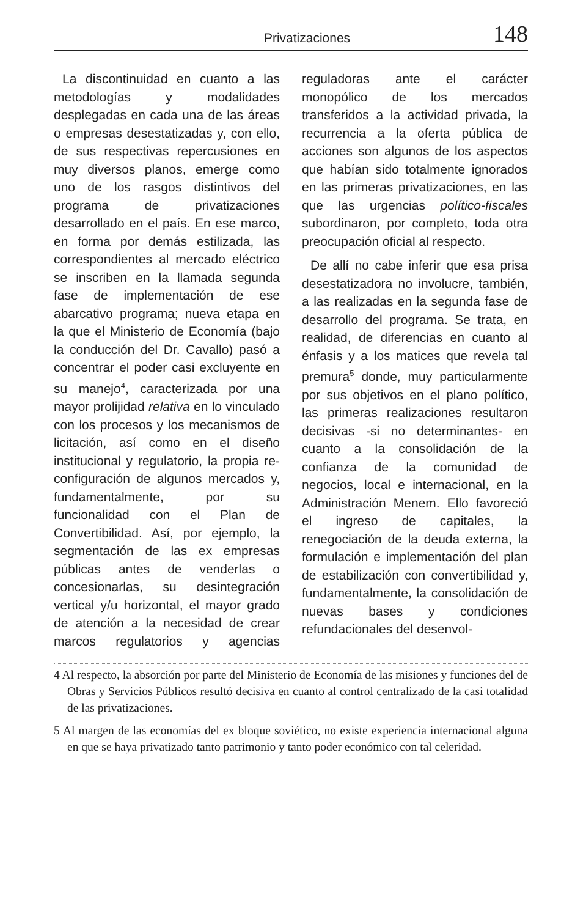Privatizaciones 148
La discontinuidad en cuanto a las metodologías y modalidades desplegadas en cada una de las áreas o empresas desestatizadas y, con ello, de sus respectivas repercusiones en muy diversos planos, emerge como uno de los rasgos distintivos del programa de privatizaciones desarrollado en el país. En ese marco, en forma por demás estilizada, las correspondientes al mercado eléctrico se inscriben en la llamada segunda fase de implementación de ese abarcativo programa; nueva etapa en la que el Ministerio de Economía (bajo la conducción del Dr. Cavallo) pasó a concentrar el poder casi excluyente en su manejo<sup>4</sup>, caracterizada por una mayor prolijidad relativa en lo vinculado con los procesos y los mecanismos de licitación, así como en el diseño institucional y regulatorio, la propia re-configuración de algunos mercados y, fundamentalmente, por su funcionalidad con el Plan de Convertibilidad. Así, por ejemplo, la segmentación de las ex empresas públicas antes de venderlas o concesionarlas, su desintegración vertical y/u horizontal, el mayor grado de atención a la necesidad de crear marcos regulatorios y agencias reguladoras ante el carácter monopólico de los mercados transferidos a la actividad privada, la recurrencia a la oferta pública de acciones son algunos de los aspectos que habían sido totalmente ignorados en las primeras privatizaciones, en las que las urgencias político-fiscales subordinaron, por completo, toda otra preocupación oficial al respecto.
De allí no cabe inferir que esa prisa desestatizadora no involucre, también, a las realizadas en la segunda fase de desarrollo del programa. Se trata, en realidad, de diferencias en cuanto al énfasis y a los matices que revela tal premura<sup>5</sup> donde, muy particularmente por sus objetivos en el plano político, las primeras realizaciones resultaron decisivas -si no determinantes- en cuanto a la consolidación de la confianza de la comunidad de negocios, local e internacional, en la Administración Menem. Ello favoreció el ingreso de capitales, la renegociación de la deuda externa, la formulación e implementación del plan de estabilización con convertibilidad y, fundamentalmente, la consolidación de nuevas bases y condiciones refundacionales del desenvol-
4 Al respecto, la absorción por parte del Ministerio de Economía de las misiones y funciones del de Obras y Servicios Públicos resultó decisiva en cuanto al control centralizado de la casi totalidad de las privatizaciones.
5 Al margen de las economías del ex bloque soviético, no existe experiencia internacional alguna en que se haya privatizado tanto patrimonio y tanto poder económico con tal celeridad.